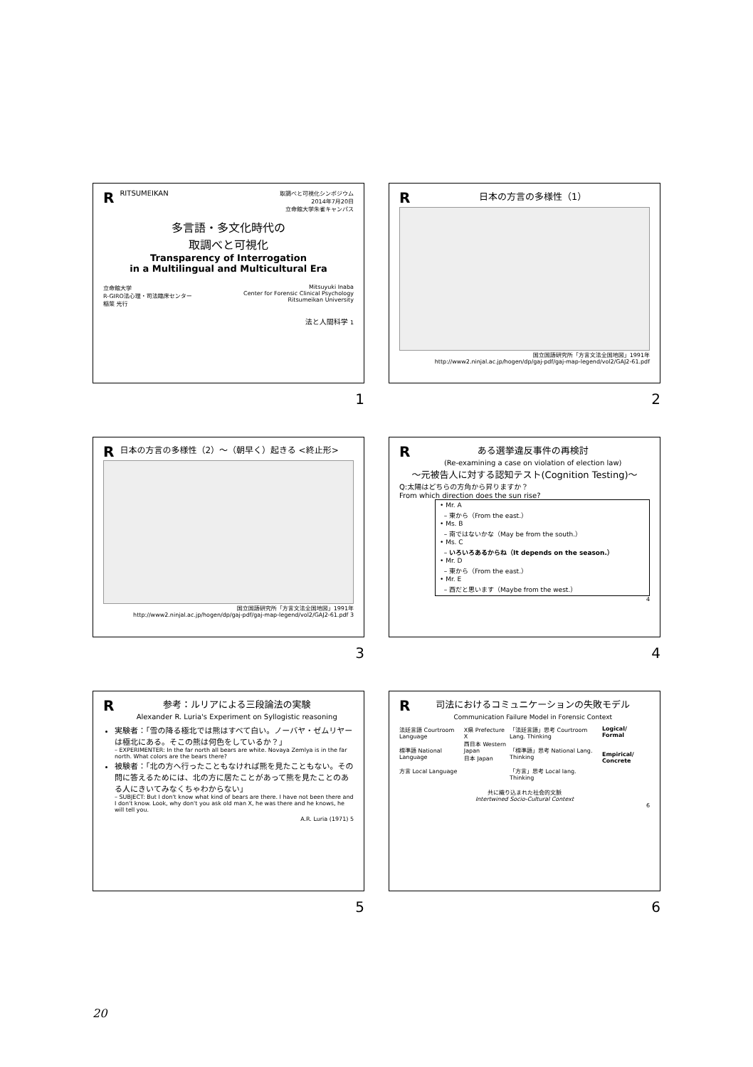R RITSUMEIKAN
取調べと可視化シンポジウム
2014年7月20日
立命館大学朱雀キャンパス
多言語・多文化時代の
取調べと可視化
Transparency of Interrogation
in a Multilingual and Multicultural Era
立命館大学
R-GIRO法心理・司法臨床センター
稲葉 光行
Mitsuyuki Inaba
Center for Forensic Clinical Psychology
Ritsumeikan University
法と人間科学 1
1
R
日本の方言の多様性（1）
国立国語研究所「方言文法全国地図」1991年
http://www2.ninjal.ac.jp/hogen/dp/gaj-pdf/gaj-map-legend/vol2/GAJ2-61.pdf
2
R
日本の方言の多様性（2）〜（朝早く）起きる <終止形>
国立国語研究所「方言文法全国地図」1991年
http://www2.ninjal.ac.jp/hogen/dp/gaj-pdf/gaj-map-legend/vol2/GAJ2-61.pdf 3
3
R
ある選挙違反事件の再検討
(Re-examining a case on violation of election law)
〜元被告人に対する認知テスト(Cognition Testing)〜
Q:太陽はどちらの方角から昇りますか？
From which direction does the sun rise?
• Mr. A
– 東から（From the east.）
• Ms. B
– 南ではないかな（May be from the south.）
• Ms. C
– いろいろあるからね（It depends on the season.）
• Mr. D
– 東から（From the east.）
• Mr. E
– 西だと思います（Maybe from the west.）
4
4
R
参考：ルリアによる三段論法の実験
Alexander R. Luria's Experiment on Syllogistic reasoning
実験者：「雪の降る極北では熊はすべて白い。ノーバヤ・ゼムリヤーは極北にある。そこの熊は何色をしているか？」
– EXPERIMENTER: In the far north all bears are white. Novaya Zemlya is in the far north. What colors are the bears there?
被験者：「北の方へ行ったこともなければ熊を見たこともない。その問に答えるためには、北の方に居たことがあって熊を見たことのある人にきいてみなくちゃわからない」
– SUBJECT: But I don't know what kind of bears are there. I have not been there and I don't know. Look, why don't you ask old man X, he was there and he knows, he will tell you.
A.R. Luria (1971) 5
5
R
司法におけるコミュニケーションの失敗モデル
Communication Failure Model in Forensic Context
法廷言語 Courtroom Language
標準語 National Language
方言 Local Language
X県 Prefecture X
西日本 Western Japan
日本 Japan
「法廷言語」思考 Courtroom Lang. Thinking
「標準語」思考 National Lang. Thinking
「方言」思考 Local lang. Thinking
Logical/ Formal
Empirical/ Concrete
共に織り込まれた社会的文脈
Intertwined Socio-Cultural Context
6
6
20